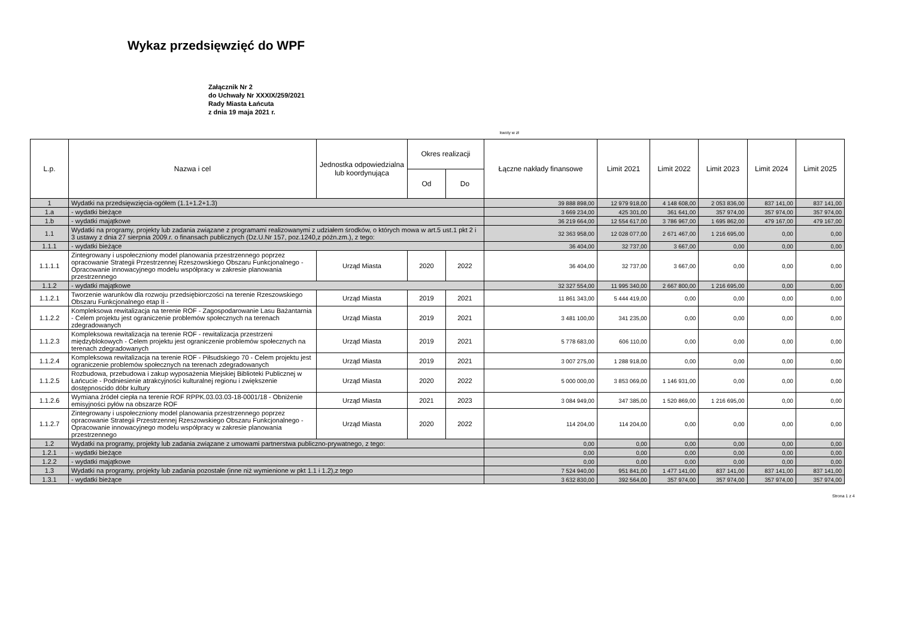Wykaz przedsięwzięć do WPF
Załącznik Nr 2
do Uchwały Nr XXXIX/259/2021
Rady Miasta Łańcuta
z dnia 19 maja 2021 r.
kwoty w zł
| L.p. | Nazwa i cel | Jednostka odpowiedzialna lub koordynująca | Okres realizacji | | Łączne nakłady finansowe | Limit 2021 | Limit 2022 | Limit 2023 | Limit 2024 | Limit 2025 |
| --- | --- | --- | --- | --- | --- | --- | --- | --- | --- | --- |
| | | | Od | Do | | | | | | |
| 1 | Wydatki na przedsięwzięcia-ogółem (1.1+1.2+1.3) | | | | 39 888 898,00 | 12 979 918,00 | 4 148 608,00 | 2 053 836,00 | 837 141,00 | 837 141,00 |
| 1.a | - wydatki bieżące | | | | 3 669 234,00 | 425 301,00 | 361 641,00 | 357 974,00 | 357 974,00 | 357 974,00 |
| 1.b | - wydatki majątkowe | | | | 36 219 664,00 | 12 554 617,00 | 3 786 967,00 | 1 695 862,00 | 479 167,00 | 479 167,00 |
| 1.1 | Wydatki na programy, projekty lub zadania związane z programami realizowanymi z udziałem środków, o których mowa w art.5 ust.1 pkt 2 i 3 ustawy z dnia 27 sierpnia 2009.r. o finansach publicznych (Dz.U.Nr 157, poz.1240,z późn.zm.), z tego: | | | | 32 363 958,00 | 12 028 077,00 | 2 671 467,00 | 1 216 695,00 | 0,00 | 0,00 |
| 1.1.1 | - wydatki bieżące | | | | 36 404,00 | 32 737,00 | 3 667,00 | 0,00 | 0,00 | 0,00 |
| 1.1.1.1 | Zintegrowany i uspołeczniony model planowania przestrzennego poprzez opracowanie Strategii Przestrzennej Rzeszowskiego Obszaru Funkcjonalnego - Opracowanie innowacyjnego modelu współpracy w zakresie planowania przestrzennego | Urząd Miasta | 2020 | 2022 | 36 404,00 | 32 737,00 | 3 667,00 | 0,00 | 0,00 | 0,00 |
| 1.1.2 | - wydatki majątkowe | | | | 32 327 554,00 | 11 995 340,00 | 2 667 800,00 | 1 216 695,00 | 0,00 | 0,00 |
| 1.1.2.1 | Tworzenie warunków dla rozwoju przedsiębiorczości na terenie Rzeszowskiego Obszaru Funkcjonalnego etap II - | Urząd Miasta | 2019 | 2021 | 11 861 343,00 | 5 444 419,00 | 0,00 | 0,00 | 0,00 | 0,00 |
| 1.1.2.2 | Kompleksowa rewitalizacja na terenie ROF - Zagospodarowanie Lasu Bażantarnia - Celem projektu jest ograniczenie problemów społecznych na terenach zdegradowanych | Urząd Miasta | 2019 | 2021 | 3 481 100,00 | 341 235,00 | 0,00 | 0,00 | 0,00 | 0,00 |
| 1.1.2.3 | Kompleksowa rewitalizacja na terenie ROF - rewitalizacja przestrzeni międzyblokowych - Celem projektu jest ograniczenie problemów społecznych na terenach zdegradowanych | Urząd Miasta | 2019 | 2021 | 5 778 683,00 | 606 110,00 | 0,00 | 0,00 | 0,00 | 0,00 |
| 1.1.2.4 | Kompleksowa rewitalizacja na terenie ROF - Piłsudskiego 70 - Celem projektu jest ograniczenie problemów społecznych na terenach zdegradowanych | Urząd Miasta | 2019 | 2021 | 3 007 275,00 | 1 288 918,00 | 0,00 | 0,00 | 0,00 | 0,00 |
| 1.1.2.5 | Rozbudowa, przebudowa i zakup wyposażenia Miejskiej Biblioteki Publicznej w Łańcucie - Podniesienie atrakcyjności kulturalnej regionu i zwiększenie dostępnoscido dóbr kultury | Urząd Miasta | 2020 | 2022 | 5 000 000,00 | 3 853 069,00 | 1 146 931,00 | 0,00 | 0,00 | 0,00 |
| 1.1.2.6 | Wymiana źródeł ciepła na terenie ROF RPPK.03.03.03-18-0001/18 - Obniżenie emisyjności pyłów na obszarze ROF | Urząd Miasta | 2021 | 2023 | 3 084 949,00 | 347 385,00 | 1 520 869,00 | 1 216 695,00 | 0,00 | 0,00 |
| 1.1.2.7 | Zintegrowany i uspołeczniony model planowania przestrzennego poprzez opracowanie Strategii Przestrzennej Rzeszowskiego Obszaru Funkcjonalnego - Opracowanie innowacyjnego modelu współpracy w zakresie planowania przestrzennego | Urząd Miasta | 2020 | 2022 | 114 204,00 | 114 204,00 | 0,00 | 0,00 | 0,00 | 0,00 |
| 1.2 | Wydatki na programy, projekty lub zadania związane z umowami partnerstwa publiczno-prywatnego, z tego: | | | | 0,00 | 0,00 | 0,00 | 0,00 | 0,00 | 0,00 |
| 1.2.1 | - wydatki bieżące | | | | 0,00 | 0,00 | 0,00 | 0,00 | 0,00 | 0,00 |
| 1.2.2 | - wydatki majątkowe | | | | 0,00 | 0,00 | 0,00 | 0,00 | 0,00 | 0,00 |
| 1.3 | Wydatki na programy, projekty lub zadania pozostałe (inne niż wymienione w pkt 1.1 i 1.2),z tego | | | | 7 524 940,00 | 951 841,00 | 1 477 141,00 | 837 141,00 | 837 141,00 | 837 141,00 |
| 1.3.1 | - wydatki bieżące | | | | 3 632 830,00 | 392 564,00 | 357 974,00 | 357 974,00 | 357 974,00 | 357 974,00 |
Strona 1 z 4